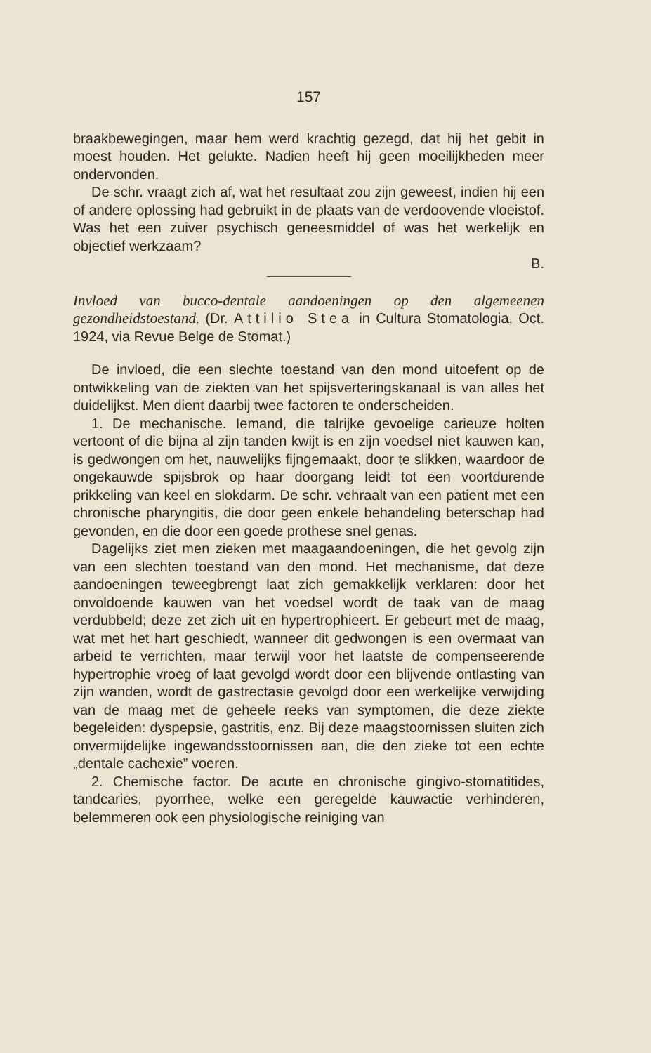157
braakbewegingen, maar hem werd krachtig gezegd, dat hij het gebit in moest houden. Het gelukte. Nadien heeft hij geen moeilijkheden meer ondervonden.
De schr. vraagt zich af, wat het resultaat zou zijn geweest, indien hij een of andere oplossing had gebruikt in de plaats van de verdoovende vloeistof. Was het een zuiver psychisch geneesmiddel of was het werkelijk en objectief werkzaam?
B.
Invloed van bucco-dentale aandoeningen op den algemeenen gezondheidstoestand. (Dr. Attilio Stea in Cultura Stomatologia, Oct. 1924, via Revue Belge de Stomat.)
De invloed, die een slechte toestand van den mond uitoefent op de ontwikkeling van de ziekten van het spijsverteringskanaal is van alles het duidelijkst. Men dient daarbij twee factoren te onderscheiden.
1. De mechanische. Iemand, die talrijke gevoelige carieuze holten vertoont of die bijna al zijn tanden kwijt is en zijn voedsel niet kauwen kan, is gedwongen om het, nauwelijks fijngemaakt, door te slikken, waardoor de ongekauwde spijsbrok op haar doorgang leidt tot een voortdurende prikkeling van keel en slokdarm. De schr. vehraalt van een patient met een chronische pharyngitis, die door geen enkele behandeling beterschap had gevonden, en die door een goede prothese snel genas.
Dagelijks ziet men zieken met maagaandoeningen, die het gevolg zijn van een slechten toestand van den mond. Het mechanisme, dat deze aandoeningen teweegbrengt laat zich gemakkelijk verklaren: door het onvoldoende kauwen van het voedsel wordt de taak van de maag verdubbeld; deze zet zich uit en hypertrophieert. Er gebeurt met de maag, wat met het hart geschiedt, wanneer dit gedwongen is een overmaat van arbeid te verrichten, maar terwijl voor het laatste de compenseerende hypertrophie vroeg of laat gevolgd wordt door een blijvende ontlasting van zijn wanden, wordt de gastrectasie gevolgd door een werkelijke verwijding van de maag met de geheele reeks van symptomen, die deze ziekte begeleiden: dyspepsie, gastritis, enz. Bij deze maagstoornissen sluiten zich onvermijdelijke ingewandsstoornissen aan, die den zieke tot een echte „dentale cachexie” voeren.
2. Chemische factor. De acute en chronische gingivo-stomatitides, tandcaries, pyorrhee, welke een geregelde kauwactie verhinderen, belemmeren ook een physiologische reiniging van